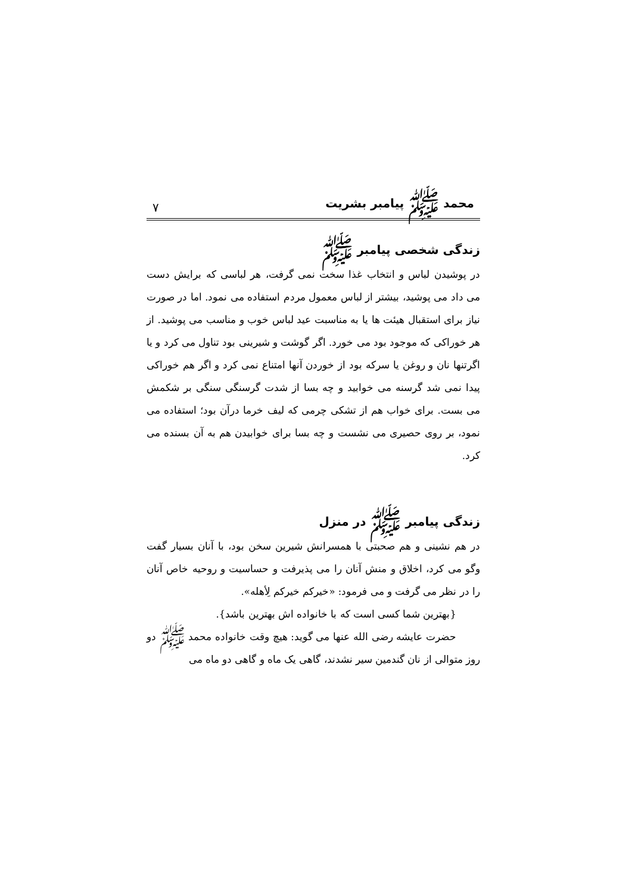محمد ﷺ پیامبر بشریت ۷
زندگی شخصی پیامبر ﷺ
در پوشیدن لباس و انتخاب غذا سخت نمی گرفت، هر لباسی که برایش دست می داد می پوشید، بیشتر از لباس معمول مردم استفاده می نمود. اما در صورت نیاز برای استقبال هیئت ها یا به مناسبت عید لباس خوب و مناسب می پوشید. از هر خوراکی که موجود بود می خورد. اگر گوشت و شیرینی بود تناول می کرد و یا اگرتنها نان و روغن یا سرکه بود از خوردن آنها امتناع نمی کرد و اگر هم خوراکی پیدا نمی شد گرسنه می خوابید و چه بسا از شدت گرسنگی سنگی بر شکمش می بست. برای خواب هم از تشکی چرمی که لیف خرما درآن بود؛ استفاده می نمود، بر روی حصیری می نشست و چه بسا برای خوابیدن هم به آن بسنده می کرد.
زندگی پیامبر ﷺ در منزل
در هم نشینی و هم صحبتی با همسرانش شیرین سخن بود، با آنان بسیار گفت وگو می کرد، اخلاق و منش آنان را می پذیرفت و حساسیت و روحیه خاص آنان را در نظر می گرفت و می فرمود: «خیرکم خیرکم لِأهله».
{بهترین شما کسی است که با خانواده اش بهترین باشد}.
حضرت عایشه رضی الله عنها می گوید: هیچ وقت خانواده محمد ﷺ دو روز متوالی از نان گندمین سیر نشدند، گاهی یک ماه و گاهی دو ماه می